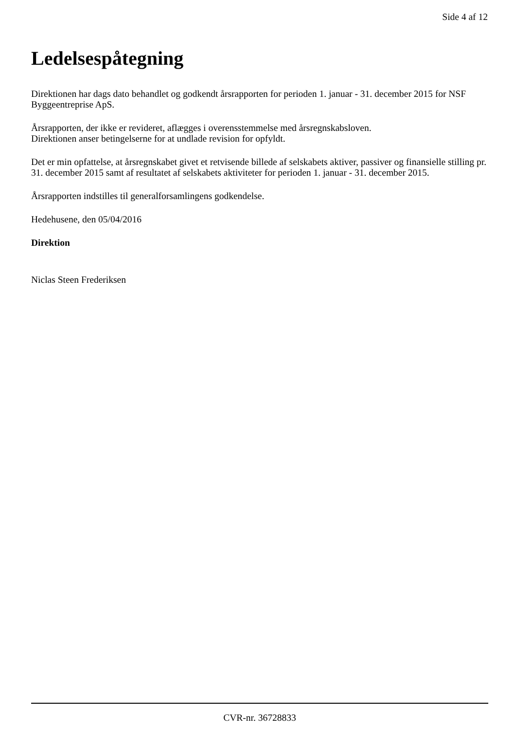Side 4 af 12
Ledelsespåtegning
Direktionen har dags dato behandlet og godkendt årsrapporten for perioden 1. januar - 31. december 2015 for NSF Byggeentreprise ApS.
Årsrapporten, der ikke er revideret, aflægges i overensstemmelse med årsregnskabsloven.
Direktionen anser betingelserne for at undlade revision for opfyldt.
Det er min opfattelse, at årsregnskabet givet et retvisende billede af selskabets aktiver, passiver og finansielle stilling pr. 31. december 2015 samt af resultatet af selskabets aktiviteter for perioden 1. januar - 31. december 2015.
Årsrapporten indstilles til generalforsamlingens godkendelse.
Hedehusene, den 05/04/2016
Direktion
Niclas Steen Frederiksen
CVR-nr. 36728833